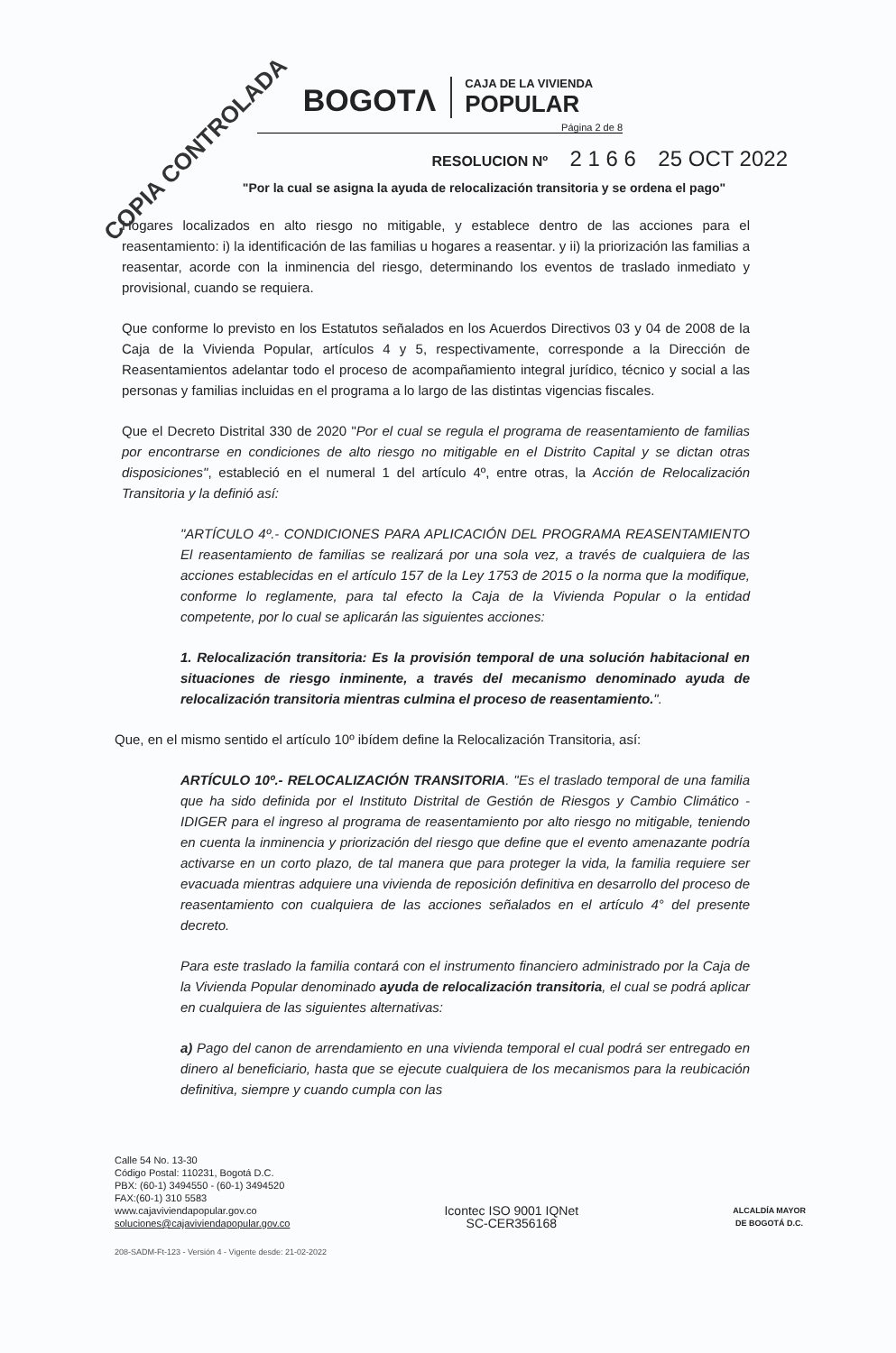COPIA CONTROLADA
BOGOTΛ
CAJA DE LA VIVIENDA
POPULAR
Página 2 de 8
RESOLUCION Nº 2 1 6 6 25 OCT 2022
"Por la cual se asigna la ayuda de relocalización transitoria y se ordena el pago"
Hogares localizados en alto riesgo no mitigable, y establece dentro de las acciones para el reasentamiento: i) la identificación de las familias u hogares a reasentar. y ii) la priorización las familias a reasentar, acorde con la inminencia del riesgo, determinando los eventos de traslado inmediato y provisional, cuando se requiera.
Que conforme lo previsto en los Estatutos señalados en los Acuerdos Directivos 03 y 04 de 2008 de la Caja de la Vivienda Popular, artículos 4 y 5, respectivamente, corresponde a la Dirección de Reasentamientos adelantar todo el proceso de acompañamiento integral jurídico, técnico y social a las personas y familias incluidas en el programa a lo largo de las distintas vigencias fiscales.
Que el Decreto Distrital 330 de 2020 "Por el cual se regula el programa de reasentamiento de familias por encontrarse en condiciones de alto riesgo no mitigable en el Distrito Capital y se dictan otras disposiciones", estableció en el numeral 1 del artículo 4º, entre otras, la Acción de Relocalización Transitoria y la definió así:
"ARTÍCULO 4º.- CONDICIONES PARA APLICACIÓN DEL PROGRAMA REASENTAMIENTO El reasentamiento de familias se realizará por una sola vez, a través de cualquiera de las acciones establecidas en el artículo 157 de la Ley 1753 de 2015 o la norma que la modifique, conforme lo reglamente, para tal efecto la Caja de la Vivienda Popular o la entidad competente, por lo cual se aplicarán las siguientes acciones:
1. Relocalización transitoria: Es la provisión temporal de una solución habitacional en situaciones de riesgo inminente, a través del mecanismo denominado ayuda de relocalización transitoria mientras culmina el proceso de reasentamiento.".
Que, en el mismo sentido el artículo 10º ibídem define la Relocalización Transitoria, así:
ARTÍCULO 10º.- RELOCALIZACIÓN TRANSITORIA. "Es el traslado temporal de una familia que ha sido definida por el Instituto Distrital de Gestión de Riesgos y Cambio Climático -IDIGER para el ingreso al programa de reasentamiento por alto riesgo no mitigable, teniendo en cuenta la inminencia y priorización del riesgo que define que el evento amenazante podría activarse en un corto plazo, de tal manera que para proteger la vida, la familia requiere ser evacuada mientras adquiere una vivienda de reposición definitiva en desarrollo del proceso de reasentamiento con cualquiera de las acciones señalados en el artículo 4° del presente decreto.
Para este traslado la familia contará con el instrumento financiero administrado por la Caja de la Vivienda Popular denominado ayuda de relocalización transitoria, el cual se podrá aplicar en cualquiera de las siguientes alternativas:
a) Pago del canon de arrendamiento en una vivienda temporal el cual podrá ser entregado en dinero al beneficiario, hasta que se ejecute cualquiera de los mecanismos para la reubicación definitiva, siempre y cuando cumpla con las
Calle 54 No. 13-30
Código Postal: 110231, Bogotá D.C.
PBX: (60-1) 3494550 - (60-1) 3494520
FAX:(60-1) 310 5583
www.cajaviviendapopular.gov.co
soluciones@cajaviviendapopular.gov.co
Icontec ISO 9001 IQNet
SC-CER356168
ALCALDÍA MAYOR
DE BOGOTÁ D.C.
208-SADM-Ft-123 - Versión 4 - Vigente desde: 21-02-2022